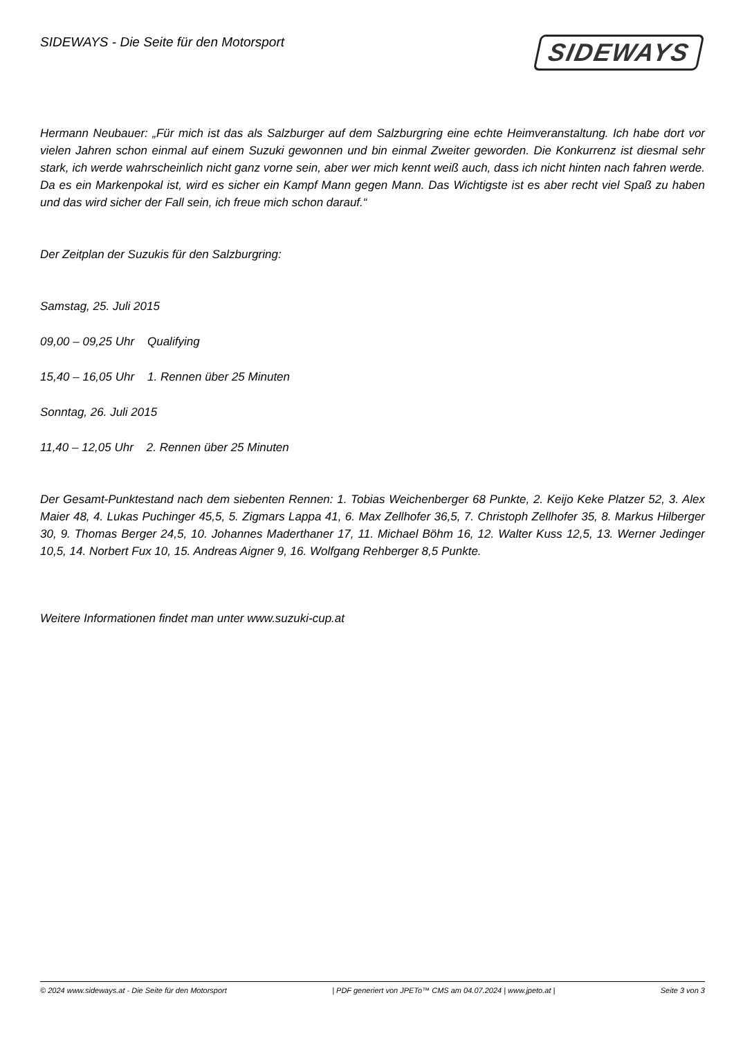SIDEWAYS - Die Seite für den Motorsport
SIDEWAYS
Hermann Neubauer: „Für mich ist das als Salzburger auf dem Salzburgring eine echte Heimveranstaltung. Ich habe dort vor vielen Jahren schon einmal auf einem Suzuki gewonnen und bin einmal Zweiter geworden. Die Konkurrenz ist diesmal sehr stark, ich werde wahrscheinlich nicht ganz vorne sein, aber wer mich kennt weiß auch, dass ich nicht hinten nach fahren werde. Da es ein Markenpokal ist, wird es sicher ein Kampf Mann gegen Mann. Das Wichtigste ist es aber recht viel Spaß zu haben und das wird sicher der Fall sein, ich freue mich schon darauf.“
Der Zeitplan der Suzukis für den Salzburgring:
Samstag, 25. Juli 2015
09,00 – 09,25 Uhr Qualifying
15,40 – 16,05 Uhr 1. Rennen über 25 Minuten
Sonntag, 26. Juli 2015
11,40 – 12,05 Uhr 2. Rennen über 25 Minuten
Der Gesamt-Punktestand nach dem siebenten Rennen: 1. Tobias Weichenberger 68 Punkte, 2. Keijo Keke Platzer 52, 3. Alex Maier 48, 4. Lukas Puchinger 45,5, 5. Zigmars Lappa 41, 6. Max Zellhofer 36,5, 7. Christoph Zellhofer 35, 8. Markus Hilberger 30, 9. Thomas Berger 24,5, 10. Johannes Maderthaner 17, 11. Michael Böhm 16, 12. Walter Kuss 12,5, 13. Werner Jedinger 10,5, 14. Norbert Fux 10, 15. Andreas Aigner 9, 16. Wolfgang Rehberger 8,5 Punkte.
Weitere Informationen findet man unter www.suzuki-cup.at
© 2024 www.sideways.at - Die Seite für den Motorsport | PDF generiert von JPETo™ CMS am 04.07.2024 | www.jpeto.at | Seite 3 von 3